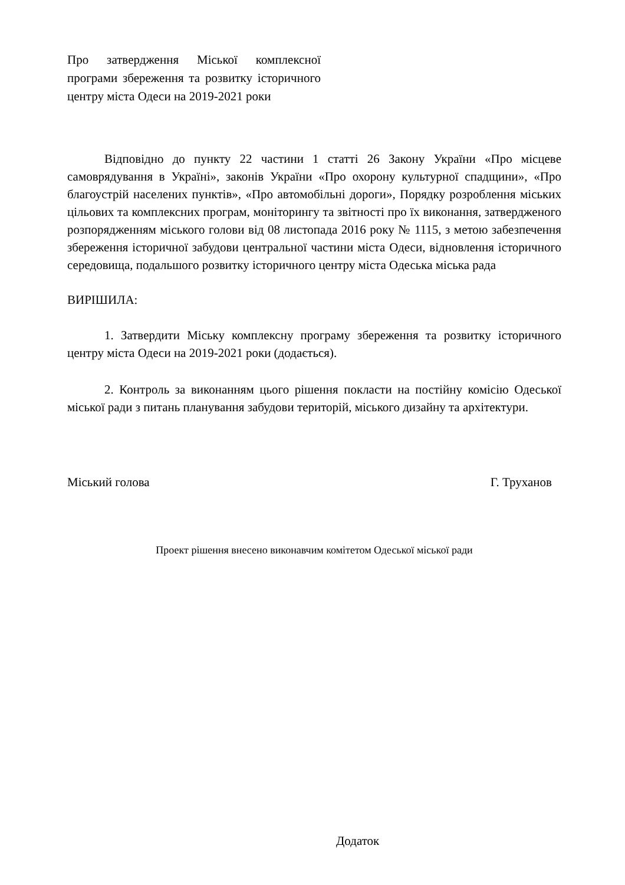Про затвердження Міської комплексної програми збереження та розвитку історичного центру міста Одеси на 2019-2021 роки
Відповідно до пункту 22 частини 1 статті 26 Закону України «Про місцеве самоврядування в Україні», законів України «Про охорону культурної спадщини», «Про благоустрій населених пунктів», «Про автомобільні дороги», Порядку розроблення міських цільових та комплексних програм, моніторингу та звітності про їх виконання, затвердженого розпорядженням міського голови від 08 листопада 2016 року № 1115, з метою забезпечення збереження історичної забудови центральної частини міста Одеси, відновлення історичного середовища, подальшого розвитку історичного центру міста Одеська міська рада
ВИРІШИЛА:
1. Затвердити Міську комплексну програму збереження та розвитку історичного центру міста Одеси на 2019-2021 роки (додається).
2. Контроль за виконанням цього рішення покласти на постійну комісію Одеської міської ради з питань планування забудови територій, міського дизайну та архітектури.
Міський голова Г. Труханов
Проект рішення внесено виконавчим комітетом Одеської міської ради
Додаток